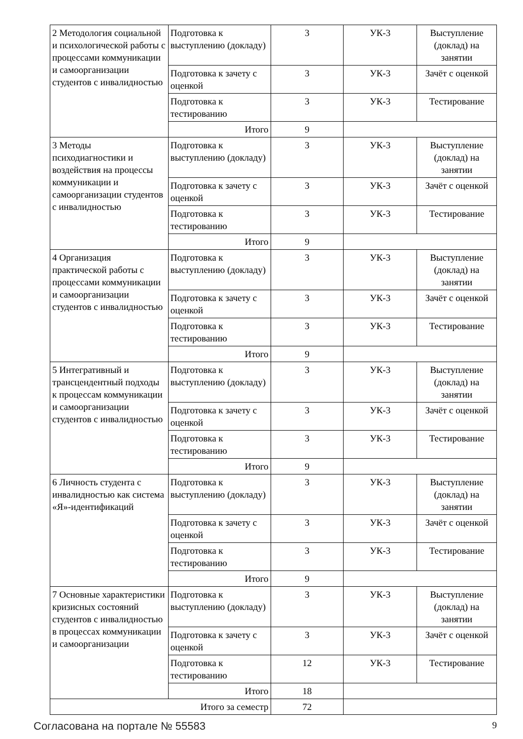| 2 Методология социальной и психологической работы с процессами коммуникации и самоорганизации студентов с инвалидностью | Подготовка к выступлению (докладу) | 3 | УК-3 | Выступление (доклад) на занятии |
| | Подготовка к зачету с оценкой | 3 | УК-3 | Зачёт с оценкой |
| | Подготовка к тестированию | 3 | УК-3 | Тестирование |
| | Итого | 9 | | |
| 3 Методы психодиагностики и воздействия на процессы коммуникации и самоорганизации студентов с инвалидностью | Подготовка к выступлению (докладу) | 3 | УК-3 | Выступление (доклад) на занятии |
| | Подготовка к зачету с оценкой | 3 | УК-3 | Зачёт с оценкой |
| | Подготовка к тестированию | 3 | УК-3 | Тестирование |
| | Итого | 9 | | |
| 4 Организация практической работы с процессами коммуникации и самоорганизации студентов с инвалидностью | Подготовка к выступлению (докладу) | 3 | УК-3 | Выступление (доклад) на занятии |
| | Подготовка к зачету с оценкой | 3 | УК-3 | Зачёт с оценкой |
| | Подготовка к тестированию | 3 | УК-3 | Тестирование |
| | Итого | 9 | | |
| 5 Интегративный и трансцендентный подходы к процессам коммуникации и самоорганизации студентов с инвалидностью | Подготовка к выступлению (докладу) | 3 | УК-3 | Выступление (доклад) на занятии |
| | Подготовка к зачету с оценкой | 3 | УК-3 | Зачёт с оценкой |
| | Подготовка к тестированию | 3 | УК-3 | Тестирование |
| | Итого | 9 | | |
| 6 Личность студента с инвалидностью как система «Я»-идентификаций | Подготовка к выступлению (докладу) | 3 | УК-3 | Выступление (доклад) на занятии |
| | Подготовка к зачету с оценкой | 3 | УК-3 | Зачёт с оценкой |
| | Подготовка к тестированию | 3 | УК-3 | Тестирование |
| | Итого | 9 | | |
| 7 Основные характеристики кризисных состояний студентов с инвалидностью в процессах коммуникации и самоорганизации | Подготовка к выступлению (докладу) | 3 | УК-3 | Выступление (доклад) на занятии |
| | Подготовка к зачету с оценкой | 3 | УК-3 | Зачёт с оценкой |
| | Подготовка к тестированию | 12 | УК-3 | Тестирование |
| | Итого | 18 | | |
| Итого за семестр | | 72 | | |
Согласована на портале № 55583 9